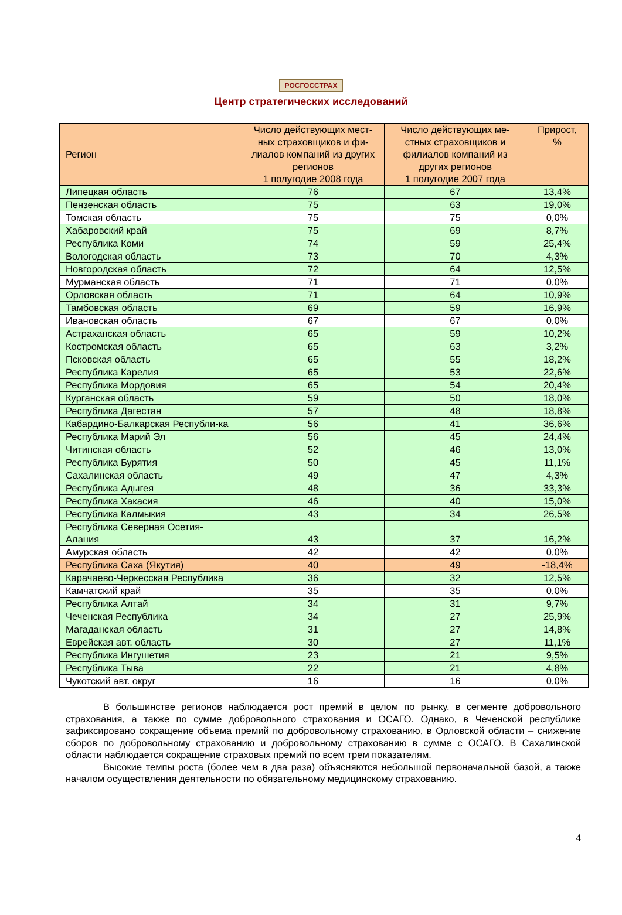РОСГОССТРАХ
Центр стратегических исследований
| Регион | Число действующих мест-ных страховщиков и фи-лиалов компаний из других регионов 1 полугодие 2008 года | Число действующих ме-стных страховщиков и филиалов компаний из других регионов 1 полугодие 2007 года | Прирост, % |
| --- | --- | --- | --- |
| Липецкая область | 76 | 67 | 13,4% |
| Пензенская область | 75 | 63 | 19,0% |
| Томская область | 75 | 75 | 0,0% |
| Хабаровский край | 75 | 69 | 8,7% |
| Республика Коми | 74 | 59 | 25,4% |
| Вологодская область | 73 | 70 | 4,3% |
| Новгородская область | 72 | 64 | 12,5% |
| Мурманская область | 71 | 71 | 0,0% |
| Орловская область | 71 | 64 | 10,9% |
| Тамбовская область | 69 | 59 | 16,9% |
| Ивановская область | 67 | 67 | 0,0% |
| Астраханская область | 65 | 59 | 10,2% |
| Костромская область | 65 | 63 | 3,2% |
| Псковская область | 65 | 55 | 18,2% |
| Республика Карелия | 65 | 53 | 22,6% |
| Республика Мордовия | 65 | 54 | 20,4% |
| Курганская область | 59 | 50 | 18,0% |
| Республика Дагестан | 57 | 48 | 18,8% |
| Кабардино-Балкарская Республи-ка | 56 | 41 | 36,6% |
| Республика Марий Эл | 56 | 45 | 24,4% |
| Читинская область | 52 | 46 | 13,0% |
| Республика Бурятия | 50 | 45 | 11,1% |
| Сахалинская область | 49 | 47 | 4,3% |
| Республика Адыгея | 48 | 36 | 33,3% |
| Республика Хакасия | 46 | 40 | 15,0% |
| Республика Калмыкия | 43 | 34 | 26,5% |
| Республика Северная Осетия-Алания | 43 | 37 | 16,2% |
| Амурская область | 42 | 42 | 0,0% |
| Республика Саха (Якутия) | 40 | 49 | -18,4% |
| Карачаево-Черкесская Республика | 36 | 32 | 12,5% |
| Камчатский край | 35 | 35 | 0,0% |
| Республика Алтай | 34 | 31 | 9,7% |
| Чеченская Республика | 34 | 27 | 25,9% |
| Магаданская область | 31 | 27 | 14,8% |
| Еврейская авт. область | 30 | 27 | 11,1% |
| Республика Ингушетия | 23 | 21 | 9,5% |
| Республика Тыва | 22 | 21 | 4,8% |
| Чукотский авт. округ | 16 | 16 | 0,0% |
В большинстве регионов наблюдается рост премий в целом по рынку, в сегменте добровольного страхования, а также по сумме добровольного страхования и ОСАГО. Однако, в Чеченской республике зафиксировано сокращение объема премий по добровольному страхованию, в Орловской области – снижение сборов по добровольному страхованию и добровольному страхованию в сумме с ОСАГО. В Сахалинской области наблюдается сокращение страховых премий по всем трем показателям.
Высокие темпы роста (более чем в два раза) объясняются небольшой первоначальной базой, а также началом осуществления деятельности по обязательному медицинскому страхованию.
4